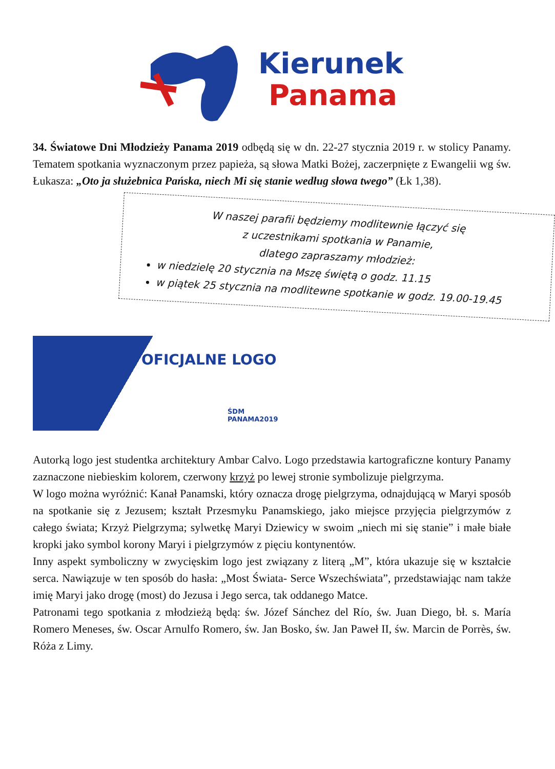Kierunek
Panama
34. Światowe Dni Młodzieży Panama 2019 odbędą się w dn. 22-27 stycznia 2019 r. w stolicy Panamy. Tematem spotkania wyznaczonym przez papieża, są słowa Matki Bożej, zaczerpnięte z Ewangelii wg św. Łukasza: „Oto ja służebnica Pańska, niech Mi się stanie według słowa twego” (Łk 1,38).
W naszej parafii będziemy modlitewnie łączyć się
z uczestnikami spotkania w Panamie,
dlatego zapraszamy młodzież:
w niedzielę 20 stycznia na Mszę świętą o godz. 11.15
w piątek 25 stycznia na modlitewne spotkanie w godz. 19.00-19.45
OFICJALNE LOGO
ŚDM PANAMA2019
Autorką logo jest studentka architektury Ambar Calvo. Logo przedstawia kartograficzne kontury Panamy zaznaczone niebieskim kolorem, czerwony krzyż po lewej stronie symbolizuje pielgrzyma.
W logo można wyróżnić: Kanał Panamski, który oznacza drogę pielgrzyma, odnajdującą w Maryi sposób na spotkanie się z Jezusem; kształt Przesmyku Panamskiego, jako miejsce przyjęcia pielgrzymów z całego świata; Krzyż Pielgrzyma; sylwetkę Maryi Dziewicy w swoim „niech mi się stanie” i małe białe kropki jako symbol korony Maryi i pielgrzymów z pięciu kontynentów.
Inny aspekt symboliczny w zwycięskim logo jest związany z literą „M”, która ukazuje się w kształcie serca. Nawiązuje w ten sposób do hasła: „Most Świata- Serce Wszechświata”, przedstawiając nam także imię Maryi jako drogę (most) do Jezusa i Jego serca, tak oddanego Matce.
Patronami tego spotkania z młodzieżą będą: św. Józef Sánchez del Río, św. Juan Diego, bł. s. María Romero Meneses, św. Oscar Arnulfo Romero, św. Jan Bosko, św. Jan Paweł II, św. Marcin de Porrès, św. Róża z Limy.